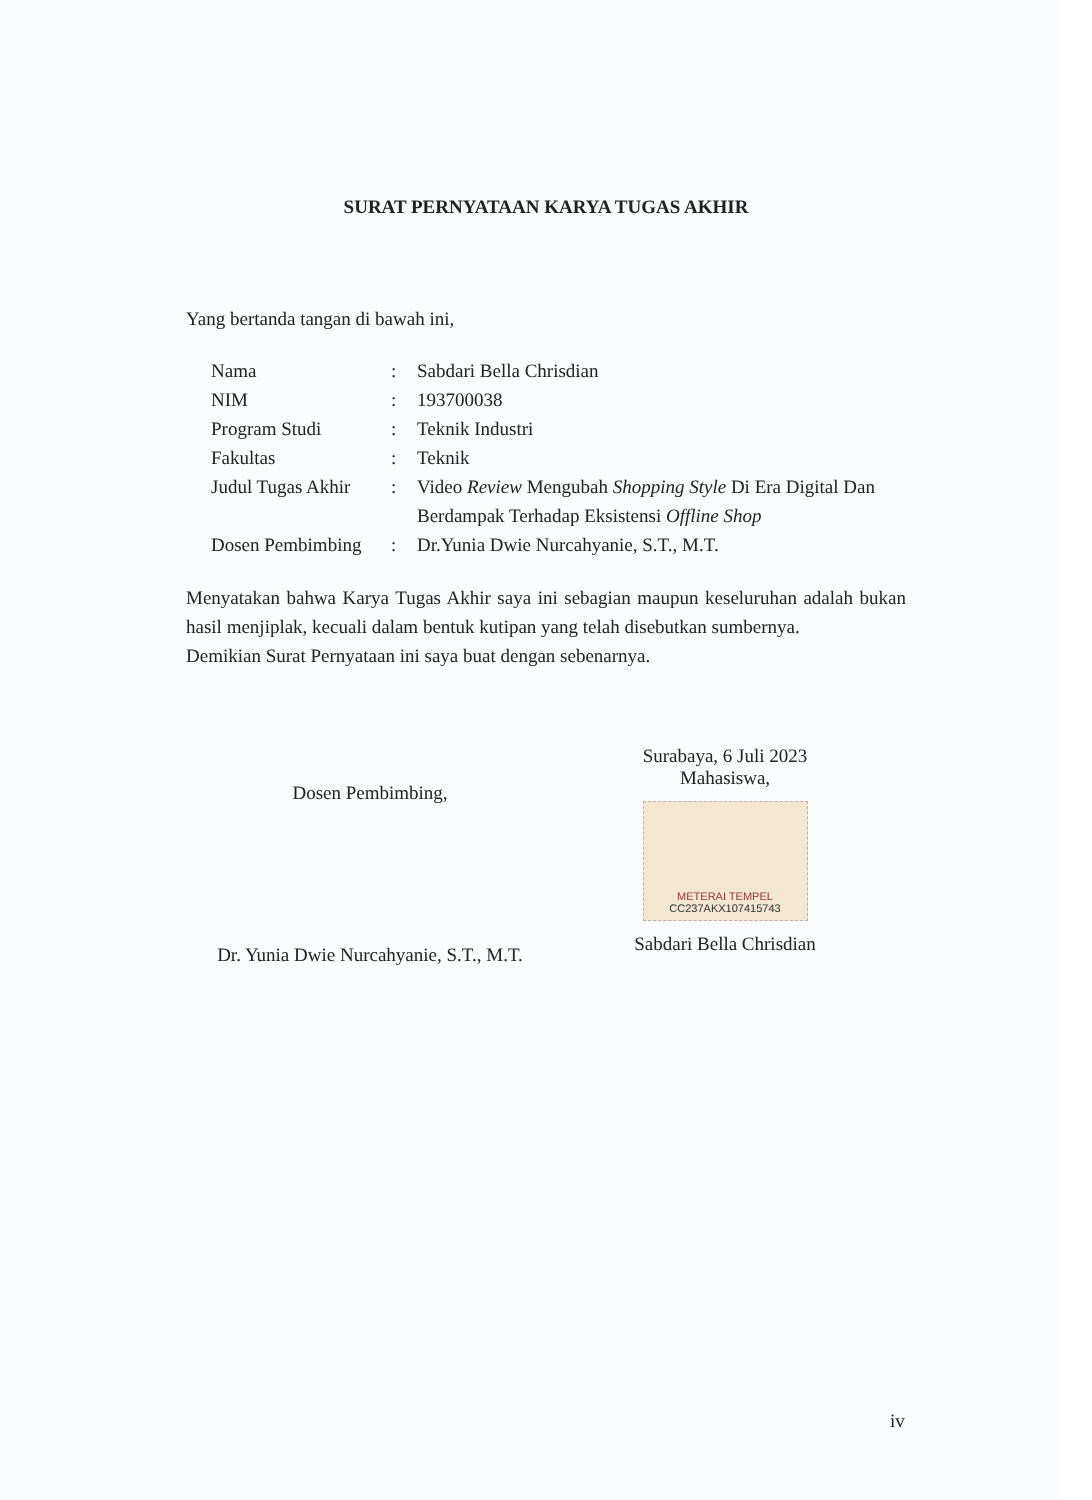SURAT PERNYATAAN KARYA TUGAS AKHIR
Yang bertanda tangan di bawah ini,
| Nama | : | Sabdari Bella Chrisdian |
| NIM | : | 193700038 |
| Program Studi | : | Teknik Industri |
| Fakultas | : | Teknik |
| Judul Tugas Akhir | : | Video Review Mengubah Shopping Style Di Era Digital Dan Berdampak Terhadap Eksistensi Offline Shop |
| Dosen Pembimbing | : | Dr.Yunia Dwie Nurcahyanie, S.T., M.T. |
Menyatakan bahwa Karya Tugas Akhir saya ini sebagian maupun keseluruhan adalah bukan hasil menjiplak, kecuali dalam bentuk kutipan yang telah disebutkan sumbernya.
Demikian Surat Pernyataan ini saya buat dengan sebenarnya.
Dosen Pembimbing,
Dr. Yunia Dwie Nurcahyanie, S.T., M.T.
Surabaya, 6 Juli 2023
Mahasiswa,
METERAI TEMPEL
CC237AKX107415743
Sabdari Bella Chrisdian
iv